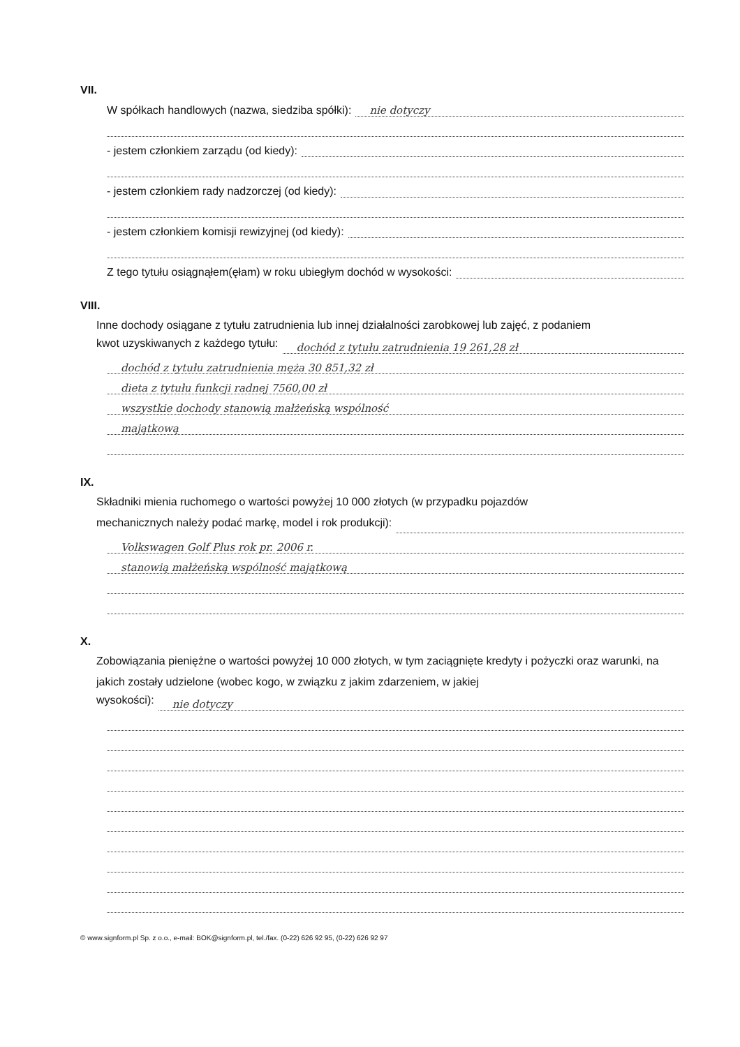VII.
W spółkach handlowych (nazwa, siedziba spółki): nie dotyczy
- jestem członkiem zarządu (od kiedy):
- jestem członkiem rady nadzorczej (od kiedy):
- jestem członkiem komisji rewizyjnej (od kiedy):
Z tego tytułu osiągnąłem(ęłam) w roku ubiegłym dochód w wysokości:
VIII.
Inne dochody osiągane z tytułu zatrudnienia lub innej działalności zarobkowej lub zajęć, z podaniem
kwot uzyskiwanych z każdego tytułu: dochód z tytułu zatrudnienia 19 261,28 zł
dochód z tytułu zatrudnienia męża 30 851,32 zł
dieta z tytułu funkcji radnej 7560,00 zł
wszystkie dochody stanowią małżeńską wspólność
majątkową
IX.
Składniki mienia ruchomego o wartości powyżej 10 000 złotych (w przypadku pojazdów
mechanicznych należy podać markę, model i rok produkcji):
Volkswagen Golf Plus rok pr. 2006 r.
stanowią małżeńską wspólność majątkową
X.
Zobowiązania pieniężne o wartości powyżej 10 000 złotych, w tym zaciągnięte kredyty i pożyczki oraz warunki, na jakich zostały udzielone (wobec kogo, w związku z jakim zdarzeniem, w jakiej
wysokości): nie dotyczy
© www.signform.pl Sp. z o.o., e-mail: BOK@signform.pl, tel./fax. (0-22) 626 92 95, (0-22) 626 92 97